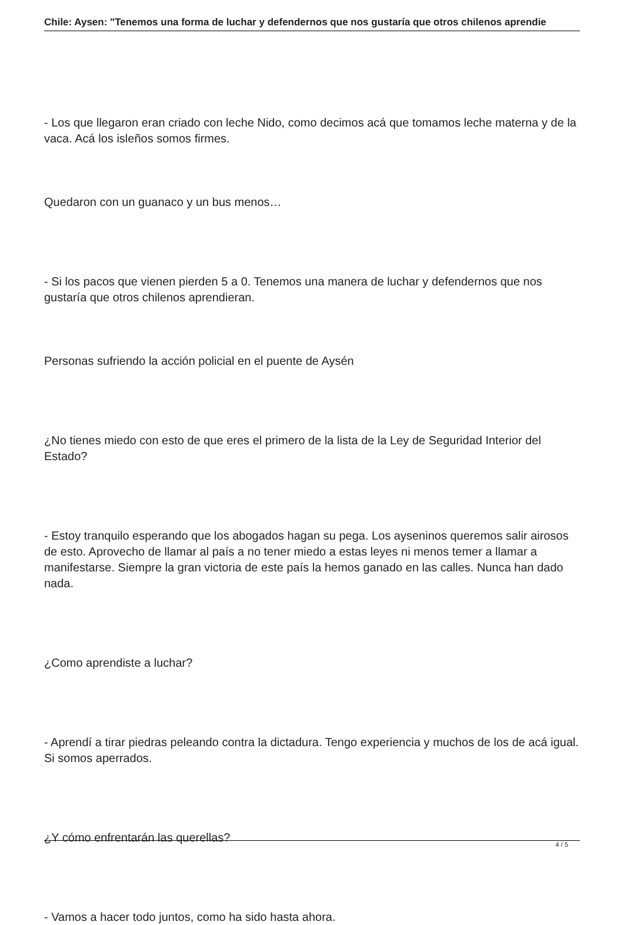Chile: Aysen: "Tenemos una forma de luchar y defendernos que nos gustaría que otros chilenos aprendie
- Los que llegaron eran criado con leche Nido, como decimos acá que tomamos leche materna y de la vaca. Acá los isleños somos firmes.
Quedaron con un guanaco y un bus menos…
- Si los pacos que vienen pierden 5 a 0. Tenemos una manera de luchar y defendernos que nos gustaría que otros chilenos aprendieran.
Personas sufriendo la acción policial en el puente de Aysén
¿No tienes miedo con esto de que eres el primero de la lista de la Ley de Seguridad Interior del Estado?
- Estoy tranquilo esperando que los abogados hagan su pega. Los ayseninos queremos salir airosos de esto. Aprovecho de llamar al país a no tener miedo a estas leyes ni menos temer a llamar a manifestarse. Siempre la gran victoria de este país la hemos ganado en las calles. Nunca han dado nada.
¿Como aprendiste a luchar?
- Aprendí a tirar piedras peleando contra la dictadura. Tengo experiencia y muchos de los de acá igual. Si somos aperrados.
¿Y cómo enfrentarán las querellas?
- Vamos a hacer todo juntos, como ha sido hasta ahora.
4 / 5